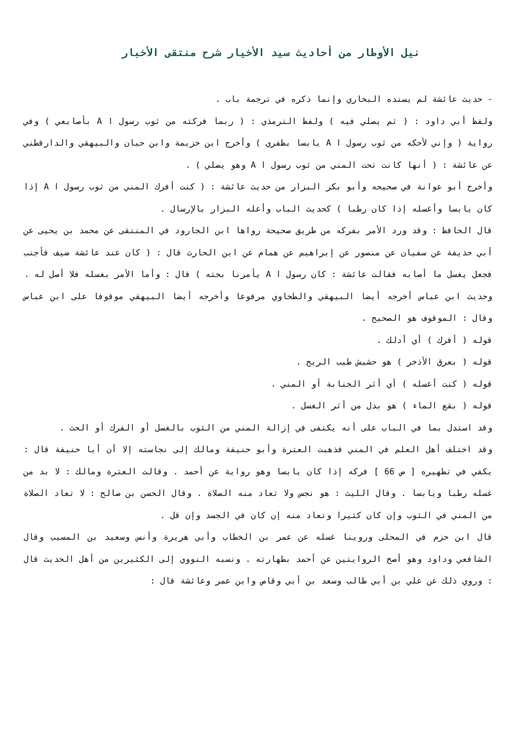نيل الأوطار من أحاديث سيد الأخيار شرح منتقى الأخبار
- حديث عائشة لم يسنده البخاري وإنما ذكره في ترجمة باب .
ولفظ أبي داود : ( ثم يصلي فيه ) ولفظ الترمذي : ( ربما فركته من ثوب رسول ا A بأصابعي ) وفي رواية ( وإني لأحكه من ثوب رسول ا A يابسا بظفري ) وأخرج ابن خزيمة وابن حبان والبيهقي والدارقطني عن عائشة : ( أنها كانت تحت المني من ثوب رسول ا A وهو يصلي ) .
وأخرج أبو عوانة في صحيحه وأبو بكر البزار من حديث عائشة : ( كنت أفرك المني من ثوب رسول ا A إذا كان يابسا وأغسله إذا كان رطبا ) كحديث الباب وأعله البزار بالإرسال .
قال الحافظ : وقد ورد الأمر بفركه من طريق صحيحة رواها ابن الجارود في المنتقى عن محمد بن يحيى عن أبي حذيفة عن سفيان عن منصور عن إبراهيم عن همام عن ابن الحارث قال : ( كان عند عائشة ضيف فأجنب فجعل يغسل ما أصابه فقالت عائشة : كان رسول ا A يأمرنا بحته ) قال : وأما الأمر بغسله فلا أصل له .
وحديث ابن عباس أخرجه أيضا البيهقي والطحاوي مرفوعا وأخرجه أيضا البيهقي موقوفا على ابن عباس وقال : الموقوف هو الصحيح .
قوله ( أفرك ) أي أدلك .
قوله ( بعرق الأذخر ) هو حشيش طيب الريح .
قوله ( كنت أغسله ) أي أثر الجنابة أو المني .
قوله ( بقع الماء ) هو بدل من أثر الغسل .
وقد استدل بما في الباب على أنه يكتفى في إزالة المني من الثوب بالغسل أو الفرك أو الحث .
وقد اختلف أهل العلم في المني فذهبت العترة وأبو حنيفة ومالك إلى نجاسته إلا أن أبا حنيفة قال : يكفي في تطهيره [ ص 66 ] فركه إذا كان يابسا وهو رواية عن أحمد . وقالت العترة ومالك : لا بد من غسله رطبا ويابسا . وقال الليث : هو نجس ولا تعاد منه الصلاة . وقال الحسن بن صالح : لا تعاد الصلاة من المني في الثوب وإن كان كثيرا وتعاد منه إن كان في الجسد وإن قل .
قال ابن حزم في المحلى وروينا غسله عن عمر بن الخطاب وأبي هريرة وأنس وسعيد بن المسيب وقال الشافعي وداود وهو أصح الروايتين عن أحمد بطهارته . ونسبه النووي إلى الكثيرين من أهل الحديث قال : وروي ذلك عن علي بن أبي طالب وسعد بن أبي وقاص وابن عمر وعائشة قال :